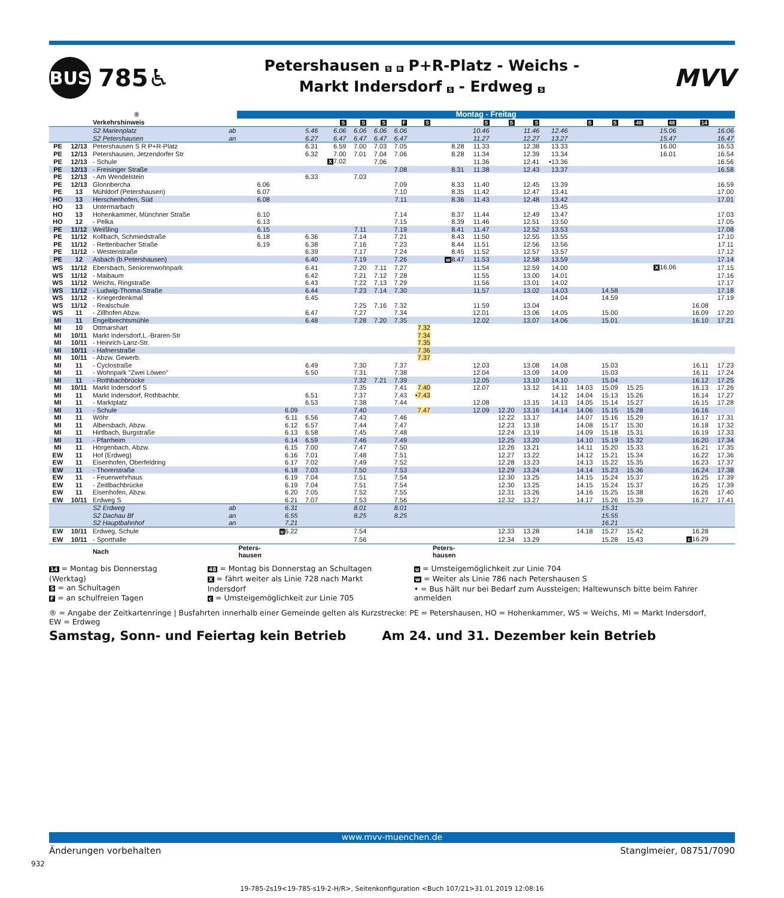BUS
785♿
Petershausen S R P+R-Platz - Weichs -
Markt Indersdorf S - Erdweg S
MVV
| ® | | | | Montag - Freitag | | | | | | | | | | | | | | | | | | |
| --- | --- | --- | --- | --- | --- | --- | --- | --- | --- | --- | --- | --- | --- | --- | --- | --- | --- | --- | --- | --- | --- | --- |
| | | Verkehrshinweis | | | | | S | S | S | F | S | | S | S | S | | S | S | 48 | 48 | 14 | |
| | | S2 Marienplatz | ab | | | 5.46 | 6.06 | 6.06 | 6.06 | 6.06 | | | 10.46 | | 11.46 | 12.46 | | | | 15.06 | | 16.06 |
| | | S2 Petershausen | an | | | 6.27 | 6.47 | 6.47 | 6.47 | 6.47 | | | 11.27 | | 12.27 | 13.27 | | | | 15.47 | | 16.47 |
| PE | 12/13 | Petershausen S R P+R-Platz | | | | 6.31 | 6.59 | 7.00 | 7.03 | 7.05 | | 8.28 | 11.33 | | 12.38 | 13.33 | | | | 16.00 | | 16.53 |
| PE | 12/13 | Petershausen, Jetzendorfer Str | | | | 6.32 | 7.00 | 7.01 | 7.04 | 7.06 | | 8.28 | 11.34 | | 12.39 | 13.34 | | | | 16.01 | | 16.54 |
| PE | 12/13 | - Schule | | | | | X 7.02 | | 7.06 | | | | 11.36 | | 12.41 | •13.36 | | | | | | 16.56 |
| PE | 12/13 | - Freisinger Straße | | | | | | | | 7.08 | | 8.31 | 11.38 | | 12.43 | 13.37 | | | | | | 16.58 |
| PE | 12/13 | - Am Wendelstein | | | | 6.33 | | 7.03 | | | | | | | | | | | | | | |
| PE | 12/13 | Glonnbercha | | 6.06 | | | | | | 7.09 | | 8.33 | 11.40 | | 12.45 | 13.39 | | | | | | 16.59 |
| PE | 13 | Mühldorf (Petershausen) | | 6.07 | | | | | | 7.10 | | 8.35 | 11.42 | | 12.47 | 13.41 | | | | | | 17.00 |
| HO | 13 | Herschenhofen, Süd | | 6.08 | | | | | | 7.11 | | 8.36 | 11.43 | | 12.48 | 13.42 | | | | | | 17.01 |
| HO | 13 | Untermarbach | | | | | | | | | | | | | | 13.45 | | | | | | |
| HO | 13 | Hohenkammer, Münchner Straße | | 6.10 | | | | | | 7.14 | | 8.37 | 11.44 | | 12.49 | 13.47 | | | | | | 17.03 |
| HO | 12 | - Pelka | | 6.13 | | | | | | 7.15 | | 8.39 | 11.46 | | 12.51 | 13.50 | | | | | | 17.05 |
| PE | 11/12 | Weißling | | 6.15 | | | | 7.11 | | 7.19 | | 8.41 | 11.47 | | 12.52 | 13.53 | | | | | | 17.08 |
| PE | 11/12 | Kollbach, Schmiedstraße | | 6.18 | | 6.36 | | 7.14 | | 7.21 | | 8.43 | 11.50 | | 12.55 | 13.55 | | | | | | 17.10 |
| PE | 11/12 | - Rettenbacher Straße | | 6.19 | | 6.38 | | 7.16 | | 7.23 | | 8.44 | 11.51 | | 12.56 | 13.56 | | | | | | 17.11 |
| PE | 11/12 | - Westenstraße | | | | 6.39 | | 7.17 | | 7.24 | | 8.45 | 11.52 | | 12.57 | 13.57 | | | | | | 17.12 |
| PE | 12 | Asbach (b.Petershausen) | | | | 6.40 | | 7.19 | | 7.26 | | w 8.47 | 11.53 | | 12.58 | 13.59 | | | | | | 17.14 |
| WS | 11/12 | Ebersbach, Seniorenwohnpark | | | | 6.41 | | 7.20 | 7.11 | 7.27 | | | 11.54 | | 12.59 | 14.00 | | | | X 16.06 | | 17.15 |
| WS | 11/12 | - Maibaum | | | | 6.42 | | 7.21 | 7.12 | 7.28 | | | 11.55 | | 13.00 | 14.01 | | | | | | 17.16 |
| WS | 11/12 | Weichs, Ringstraße | | | | 6.43 | | 7.22 | 7.13 | 7.29 | | | 11.56 | | 13.01 | 14.02 | | | | | | 17.17 |
| WS | 11/12 | - Ludwig-Thoma-Straße | | | | 6.44 | | 7.23 | 7.14 | 7.30 | | | 11.57 | | 13.02 | 14.03 | | 14.58 | | | | 17.18 |
| WS | 11/12 | - Kriegerdenkmal | | | | 6.45 | | | | | | | | | | 14.04 | | 14.59 | | | | 17.19 |
| WS | 11/12 | - Realschule | | | | | | 7.25 | 7.16 | 7.32 | | | 11.59 | | 13.04 | | | | | | 16.08 | |
| WS | 11 | - Zillhofen Abzw. | | | | 6.47 | | 7.27 | | 7.34 | | | 12.01 | | 13.06 | 14.05 | | 15.00 | | | 16.09 | 17.20 |
| MI | 11 | Engelbrechtsmühle | | | | 6.48 | | 7.28 | 7.20 | 7.35 | | | 12.02 | | 13.07 | 14.06 | | 15.01 | | | 16.10 | 17.21 |
| MI | 10 | Ottmarshart | | | | | | | | | 7.32 | | | | | | | | | | | |
| MI | 10/11 | Markt Indersdorf,L.-Braren-Str | | | | | | | | | 7.34 | | | | | | | | | | | |
| MI | 10/11 | - Heinrich-Lanz-Str. | | | | | | | | | 7.35 | | | | | | | | | | | |
| MI | 10/11 | - Hafnerstraße | | | | | | | | | 7.36 | | | | | | | | | | | |
| MI | 10/11 | - Abzw. Gewerb. | | | | | | | | | 7.37 | | | | | | | | | | | |
| MI | 11 | - Cyclostraße | | | | 6.49 | | 7.30 | | 7.37 | | | 12.03 | | 13.08 | 14.08 | | 15.03 | | | 16.11 | 17.23 |
| MI | 11 | - Wohnpark "Zwei Löwen" | | | | 6.50 | | 7.31 | | 7.38 | | | 12.04 | | 13.09 | 14.09 | | 15.03 | | | 16.11 | 17.24 |
| MI | 11 | - Rothbachbrücke | | | | | | 7.32 | 7.21 | 7.39 | | | 12.05 | | 13.10 | 14.10 | | 15.04 | | | 16.12 | 17.25 |
| MI | 10/11 | Markt Indersdorf S | | | | | | 7.35 | | 7.41 | 7.40 | | 12.07 | | 13.12 | 14.11 | 14.03 | 15.09 | 15.25 | | 16.13 | 17.26 |
| MI | 11 | Markt Indersdorf, Rothbachbr. | | | | 6.51 | | 7.37 | | 7.43 | •7.43 | | | | | 14.12 | 14.04 | 15.13 | 15.26 | | 16.14 | 17.27 |
| MI | 11 | - Marktplatz | | | | 6.53 | | 7.38 | | 7.44 | | | 12.08 | | 13.15 | 14.13 | 14.05 | 15.14 | 15.27 | | 16.15 | 17.28 |
| MI | 11 | - Schule | | | 6.09 | | | 7.40 | | | 7.47 | | 12.09 | 12.20 | 13.16 | 14.14 | 14.06 | 15.15 | 15.28 | | 16.16 | |
| MI | 11 | Wöhr | | | 6.11 | 6.56 | | 7.43 | | 7.46 | | | | 12.22 | 13.17 | | 14.07 | 15.16 | 15.29 | | 16.17 | 17.31 |
| MI | 11 | Albersbach, Abzw. | | | 6.12 | 6.57 | | 7.44 | | 7.47 | | | | 12.23 | 13.18 | | 14.08 | 15.17 | 15.30 | | 16.18 | 17.32 |
| MI | 11 | Hirtlbach, Burgstraße | | | 6.13 | 6.58 | | 7.45 | | 7.48 | | | | 12.24 | 13.19 | | 14.09 | 15.18 | 15.31 | | 16.19 | 17.33 |
| MI | 11 | - Pfarrheim | | | 6.14 | 6.59 | | 7.46 | | 7.49 | | | | 12.25 | 13.20 | | 14.10 | 15.19 | 15.32 | | 16.20 | 17.34 |
| MI | 11 | Hörgenbach, Abzw. | | | 6.15 | 7.00 | | 7.47 | | 7.50 | | | | 12.26 | 13.21 | | 14.11 | 15.20 | 15.33 | | 16.21 | 17.35 |
| EW | 11 | Hof (Erdweg) | | | 6.16 | 7.01 | | 7.48 | | 7.51 | | | | 12.27 | 13.22 | | 14.12 | 15.21 | 15.34 | | 16.22 | 17.36 |
| EW | 11 | Eisenhofen, Oberfeldring | | | 6.17 | 7.02 | | 7.49 | | 7.52 | | | | 12.28 | 13.23 | | 14.13 | 15.22 | 15.35 | | 16.23 | 17.37 |
| EW | 11 | - Thorerstraße | | | 6.18 | 7.03 | | 7.50 | | 7.53 | | | | 12.29 | 13.24 | | 14.14 | 15.23 | 15.36 | | 16.24 | 17.38 |
| EW | 11 | - Feuerwehrhaus | | | 6.19 | 7.04 | | 7.51 | | 7.54 | | | | 12.30 | 13.25 | | 14.15 | 15.24 | 15.37 | | 16.25 | 17.39 |
| EW | 11 | - Zeitlbachbrücke | | | 6.19 | 7.04 | | 7.51 | | 7.54 | | | | 12.30 | 13.25 | | 14.15 | 15.24 | 15.37 | | 16.25 | 17.39 |
| EW | 11 | Eisenhofen, Abzw. | | | 6.20 | 7.05 | | 7.52 | | 7.55 | | | | 12.31 | 13.26 | | 14.16 | 15.25 | 15.38 | | 16.26 | 17.40 |
| EW | 10/11 | Erdweg S | | | 6.21 | 7.07 | | 7.53 | | 7.56 | | | | 12.32 | 13.27 | | 14.17 | 15.26 | 15.39 | | 16.27 | 17.41 |
| | | S2 Erdweg | ab | | 6.31 | | | 8.01 | | 8.01 | | | | | | | | 15.31 | | | | |
| | | S2 Dachau Bf | an | | 6.55 | | | 8.25 | | 8.25 | | | | | | | | 15.55 | | | | |
| | | S2 Hauptbahnhof | an | | 7.21 | | | | | | | | | | | | | 16.21 | | | | |
| EW | 10/11 | Erdweg, Schule | | | u 6.22 | | | 7.54 | | | | | | 12.33 | 13.28 | | 14.18 | 15.27 | 15.42 | | 16.28 | |
| EW | 10/11 | - Sporthalle | | | | | | 7.56 | | | | | | 12.34 | 13.29 | | | 15.28 | 15.43 | | c 16.29 | |
| | | Nach | | Peters- hausen | | | | | | | | Peters- hausen | | | | | | | | | | |
14 = Montag bis Donnerstag (Werktag)
S = an Schultagen
F = an schulfreien Tagen
48 = Montag bis Donnerstag an Schultagen
X = fährt weiter als Linie 728 nach Markt Indersdorf
c = Umsteigemöglichkeit zur Linie 705
u = Umsteigemöglichkeit zur Linie 704
w = Weiter als Linie 786 nach Petershausen S
• = Bus hält nur bei Bedarf zum Aussteigen; Haltewunsch bitte beim Fahrer anmelden
® = Angabe der Zeitkartenringe | Busfahrten innerhalb einer Gemeinde gelten als Kurzstrecke: PE = Petershausen, HO = Hohenkammer, WS = Weichs, MI = Markt Indersdorf,
EW = Erdweg
Samstag, Sonn- und Feiertag kein Betrieb
Am 24. und 31. Dezember kein Betrieb
www.mvv-muenchen.de
Änderungen vorbehalten Stanglmeier, 08751/7090
932
19-785-2s19<19-785-s19-2-H/R>, Seitenkonfiguration <Buch 107/21>31.01.2019 12:08:16